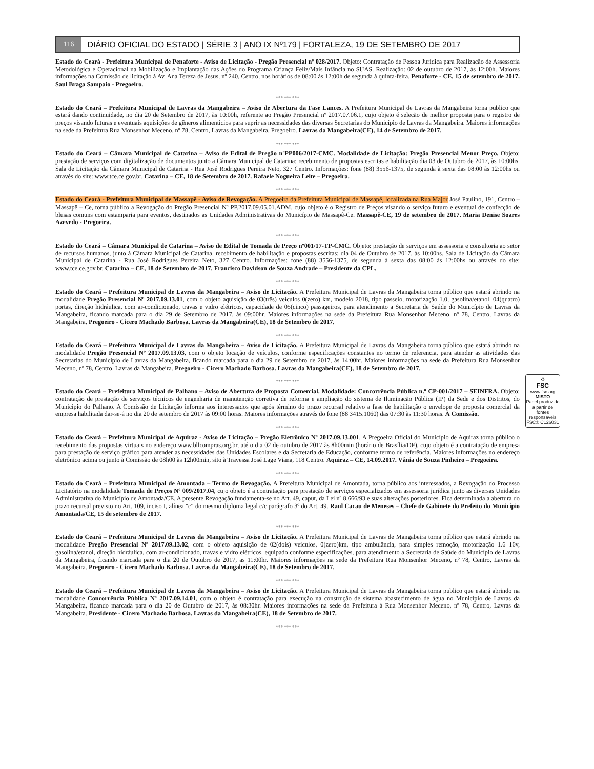116 DIÁRIO OFICIAL DO ESTADO | SÉRIE 3 | ANO IX Nº179 | FORTALEZA, 19 DE SETEMBRO DE 2017
Estado do Ceará - Prefeitura Municipal de Penaforte - Aviso de Licitação - Pregão Presencial nº 028/2017. Objeto: Contratação de Pessoa Jurídica para Realização de Assessoria Metodológica e Operacional na Mobilização e Implantação das Ações do Programa Criança Feliz/Mais Infância no SUAS. Realização: 02 de outubro de 2017, às 12:00h. Maiores informações na Comissão de licitação à Av. Ana Tereza de Jesus, nº 240, Centro, nos horários de 08:00 às 12:00h de segunda à quinta-feira. Penaforte - CE, 15 de setembro de 2017. Saul Braga Sampaio - Pregoeiro.
*** *** ***
Estado do Ceará – Prefeitura Municipal de Lavras da Mangabeira – Aviso de Abertura da Fase Lances. A Prefeitura Municipal de Lavras da Mangabeira torna publico que estará dando continuidade, no dia 20 de Setembro de 2017, às 10:00h, referente ao Pregão Presencial nº 2017.07.06.1, cujo objeto é seleção de melhor proposta para o registro de preços visando futuras e eventuais aquisições de gêneros alimentícios para suprir as necessidades das diversas Secretarias do Município de Lavras da Mangabeira. Maiores informações na sede da Prefeitura Rua Monsenhor Meceno, nº 78, Centro, Lavras da Mangabeira. Pregoeiro. Lavras da Mangabeira(CE), 14 de Setembro de 2017.
*** *** ***
Estado do Ceará – Câmara Municipal de Catarina – Aviso de Edital de Pregão nºPP006/2017-CMC. Modalidade de Licitação: Pregão Presencial Menor Preço. Objeto: prestação de serviços com digitalização de documentos junto a Câmara Municipal de Catarina: recebimento de propostas escritas e habilitação dia 03 de Outubro de 2017, às 10:00hs. Sala de Licitação da Câmara Municipal de Catarina - Rua José Rodrigues Pereira Neto, 327 Centro. Informações: fone (88) 3556-1375, de segunda à sexta das 08:00 às 12:00hs ou através do site: www.tce.ce.gov.br. Catarina – CE, 18 de Setembro de 2017. Rafaele Nogueira Leite – Pregoeira.
*** *** ***
Estado do Ceará - Prefeitura Municipal de Massapê - Aviso de Revogação. A Pregoeira da Prefeitura Municipal de Massapê, localizada na Rua Major José Paulino, 191, Centro – Massapê – Ce, torna público a Revogação do Pregão Presencial Nº PP.2017.09.05.01.ADM, cujo objeto é o Registro de Preços visando o serviço futuro e eventual de confecção de blusas comuns com estamparia para eventos, destinados as Unidades Administrativas do Município de Massapê-Ce. Massapê-CE, 19 de setembro de 2017. Maria Denise Soares Azevedo - Pregoeira.
*** *** ***
Estado do Ceará – Câmara Municipal de Catarina – Aviso de Edital de Tomada de Preço nº001/17-TP-CMC. Objeto: prestação de serviços em assessoria e consultoria ao setor de recursos humanos, junto à Câmara Municipal de Catarina. recebimento de habilitação e propostas escritas: dia 04 de Outubro de 2017, às 10:00hs. Sala de Licitação da Câmara Municipal de Catarina - Rua José Rodrigues Pereira Neto, 327 Centro. Informações: fone (88) 3556-1375, de segunda à sexta das 08:00 às 12:00hs ou através do site: www.tce.ce.gov.br. Catarina – CE, 18 de Setembro de 2017. Francisco Davidson de Souza Andrade – Presidente da CPL.
*** *** ***
Estado do Ceará – Prefeitura Municipal de Lavras da Mangabeira – Aviso de Licitação. A Prefeitura Municipal de Lavras da Mangabeira torna público que estará abrindo na modalidade Pregão Presencial Nº 2017.09.13.01, com o objeto aquisição de 03(três) veículos 0(zero) km, modelo 2018, tipo passeio, motorização 1.0, gasolina/etanol, 04(quatro) portas, direção hidráulica, com ar-condicionado, travas e vidro elétricos, capacidade de 05(cinco) passageiros, para atendimento a Secretaria de Saúde do Município de Lavras da Mangabeira, ficando marcada para o dia 29 de Setembro de 2017, às 09:00hr. Maiores informações na sede da Prefeitura Rua Monsenhor Meceno, nº 78, Centro, Lavras da Mangabeira. Pregoeiro - Cicero Machado Barbosa. Lavras da Mangabeira(CE), 18 de Setembro de 2017.
*** *** ***
Estado do Ceará – Prefeitura Municipal de Lavras da Mangabeira – Aviso de Licitação. A Prefeitura Municipal de Lavras da Mangabeira torna público que estará abrindo na modalidade Pregão Presencial Nº 2017.09.13.03, com o objeto locação de veículos, conforme especificações constantes no termo de referencia, para atender as atividades das Secretarias do Município de Lavras da Mangabeira, ficando marcada para o dia 29 de Setembro de 2017, às 14:00hr. Maiores informações na sede da Prefeitura Rua Monsenhor Meceno, nº 78, Centro, Lavras da Mangabeira. Pregoeiro - Cicero Machado Barbosa. Lavras da Mangabeira(CE), 18 de Setembro de 2017.
*** *** ***
Estado do Ceará – Prefeitura Municipal de Palhano – Aviso de Abertura de Proposta Comercial. Modalidade: Concorrência Pública n.º CP-001/2017 – SEINFRA. Objeto: contratação de prestação de serviços técnicos de engenharia de manutenção corretiva de reforma e ampliação do sistema de Iluminação Pública (IP) da Sede e dos Distritos, do Município do Palhano. A Comissão de Licitação informa aos interessados que após término do prazo recursal relativo a fase de habilitação o envelope de proposta comercial da empresa habilitada dar-se-á no dia 20 de setembro de 2017 às 09:00 horas. Maiores informações através do fone (88 3415.1060) das 07:30 às 11:30 horas. À Comissão.
*** *** ***
Estado do Ceará – Prefeitura Municipal de Aquiraz - Aviso de Licitação – Pregão Eletrônico Nº 2017.09.13.001. A Pregoeira Oficial do Município de Aquiraz torna público o recebimento das propostas virtuais no endereço www.bllcompras.org.br, até o dia 02 de outubro de 2017 às 8h00min (horário de Brasília/DF), cujo objeto é a contratação de empresa para prestação de serviço gráfico para atender as necessidades das Unidades Escolares e da Secretaria de Educação, conforme termo de referência. Maiores informações no endereço eletrônico acima ou junto à Comissão de 08h00 às 12h00min, sito à Travessa José Lage Viana, 118 Centro. Aquiraz – CE, 14.09.2017. Vânia de Souza Pinheiro – Pregoeira.
*** *** ***
Estado do Ceará – Prefeitura Municipal de Amontada – Termo de Revogação. A Prefeitura Municipal de Amontada, torna público aos interessados, a Revogação do Processo Licitatório na modalidade Tomada de Preços Nº 009/2017.04, cujo objeto é a contratação para prestação de serviços especializados em assessoria jurídica junto as diversas Unidades Administrativa do Município de Amontada/CE. A presente Revogação fundamenta-se no Art. 49, caput, da Lei nº 8.666/93 e suas alterações posteriores. Fica determinada a abertura do prazo recursal previsto no Art. 109, inciso I, alínea "c" do mesmo diploma legal c/c parágrafo 3º do Art. 49. Raul Cacau de Meneses – Chefe de Gabinete do Prefeito do Município Amontada/CE, 15 de setembro de 2017.
*** *** ***
Estado do Ceará – Prefeitura Municipal de Lavras da Mangabeira – Aviso de Licitação. A Prefeitura Municipal de Lavras de Mangabeira torna público que estará abrindo na modalidade Pregão Presencial Nº 2017.09.13.02, com o objeto aquisição de 02(dois) veículos, 0(zero)km, tipo ambulância, para simples remoção, motorização 1.6 16v, gasolina/etanol, direção hidráulica, com ar-condicionado, travas e vidro elétricos, equipado conforme especificações, para atendimento a Secretaria de Saúde do Município de Lavras da Mangabeira, ficando marcada para o dia 20 de Outubro de 2017, as 11:00hr. Maiores informações na sede da Prefeitura Rua Monsenhor Meceno, nº 78, Centro, Lavras da Mangabeira. Pregoeiro - Cicero Machado Barbosa. Lavras da Mangabeira(CE), 18 de Setembro de 2017.
*** *** ***
Estado do Ceará – Prefeitura Municipal de Lavras da Mangabeira – Aviso de Licitação. A Prefeitura Municipal de Lavras da Mangabeira torna publico que estará abrindo na modalidade Concorrência Pública Nº 2017.09.14.01, com o objeto é contratação para execução na construção de sistema abastecimento de água no Município de Lavras da Mangabeira, ficando marcada para o dia 20 de Outubro de 2017, às 08:30hr. Maiores informações na sede da Prefeitura à Rua Monsenhor Meceno, nº 78, Centro, Lavras da Mangabeira. Presidente - Cicero Machado Barbosa. Lavras da Mangabeira(CE), 18 de Setembro de 2017.
*** *** ***
♻
FSC
www.fsc.org
MISTO
Papel produzido a partir de fontes responsáveis
FSC® C126031